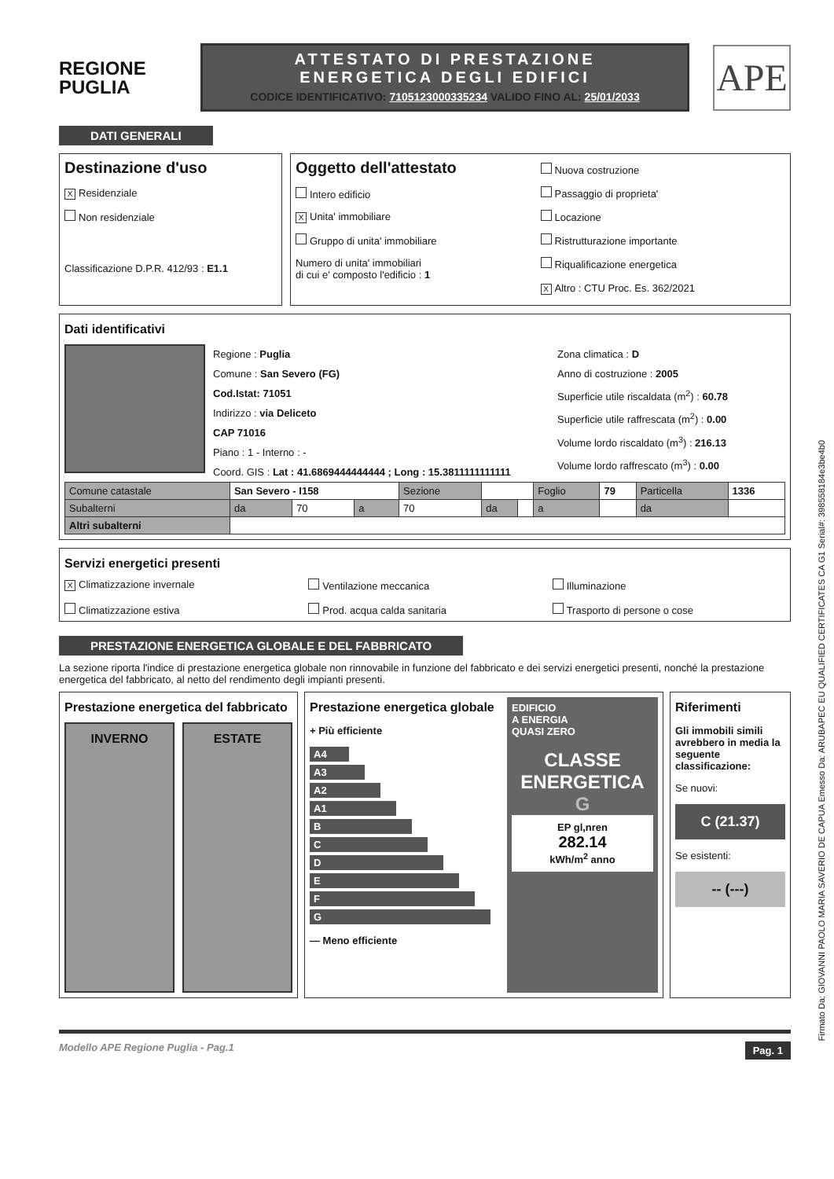REGIONE
PUGLIA
ATTESTATO DI PRESTAZIONE
ENERGETICA DEGLI EDIFICI
CODICE IDENTIFICATIVO: 7105123000335234 VALIDO FINO AL: 25/01/2033
APE
DATI GENERALI
Destinazione d'uso
X Residenziale
Non residenziale
Classificazione D.P.R. 412/93 : E1.1
Oggetto dell'attestato
Intero edificio
X Unita' immobiliare
Gruppo di unita' immobiliare
Numero di unita' immobiliari
di cui e' composto l'edificio : 1
Nuova costruzione
Passaggio di proprieta'
Locazione
Ristrutturazione importante
Riqualificazione energetica
X Altro : CTU Proc. Es. 362/2021
Dati identificativi
Regione : Puglia
Comune : San Severo (FG)
Cod.Istat: 71051
Indirizzo : via Deliceto
CAP 71016
Piano : 1 - Interno : -
Coord. GIS : Lat : 41.6869444444444 ; Long : 15.3811111111111
Zona climatica : D
Anno di costruzione : 2005
Superficie utile riscaldata (m<sup>2</sup>) : 60.78
Superficie utile raffrescata (m<sup>2</sup>) : 0.00
Volume lordo riscaldato (m<sup>3</sup>) : 216.13
Volume lordo raffrescato (m<sup>3</sup>) : 0.00
| Comune catastale | San Severo - I158 | | | Sezione | | | Foglio | 79 | Particella | 1336 |
| Subalterni | da | 70 | a | 70 | da | | a | | da | |
| Altri subalterni | | | | | | | | | | |
Servizi energetici presenti
X Climatizzazione invernale
Ventilazione meccanica
Illuminazione
Climatizzazione estiva
Prod. acqua calda sanitaria
Trasporto di persone o cose
PRESTAZIONE ENERGETICA GLOBALE E DEL FABBRICATO
La sezione riporta l'indice di prestazione energetica globale non rinnovabile in funzione del fabbricato e dei servizi energetici presenti, nonché la prestazione energetica del fabbricato, al netto del rendimento degli impianti presenti.
Prestazione energetica del fabbricato
INVERNO ESTATE
Prestazione energetica globale
+ Più efficiente
A4
A3
A2
A1
B
C
D
E
F
G
— Meno efficiente
EDIFICIO
A ENERGIA
QUASI ZERO
CLASSE
ENERGETICA
G
EP gl,nren
282.14
kWh/m<sup>2</sup> anno
Riferimenti
Gli immobili simili avrebbero in media la seguente classificazione:
Se nuovi:
C (21.37)
Se esistenti:
-- (---)
Modello APE Regione Puglia - Pag.1 Pag. 1
Firmato Da: GIOVANNI PAOLO MARIA SAVERIO DE CAPUA Emesso Da: ARUBAPEC EU QUALIFIED CERTIFICATES CA G1 Serial#: 398558184e3be4b0